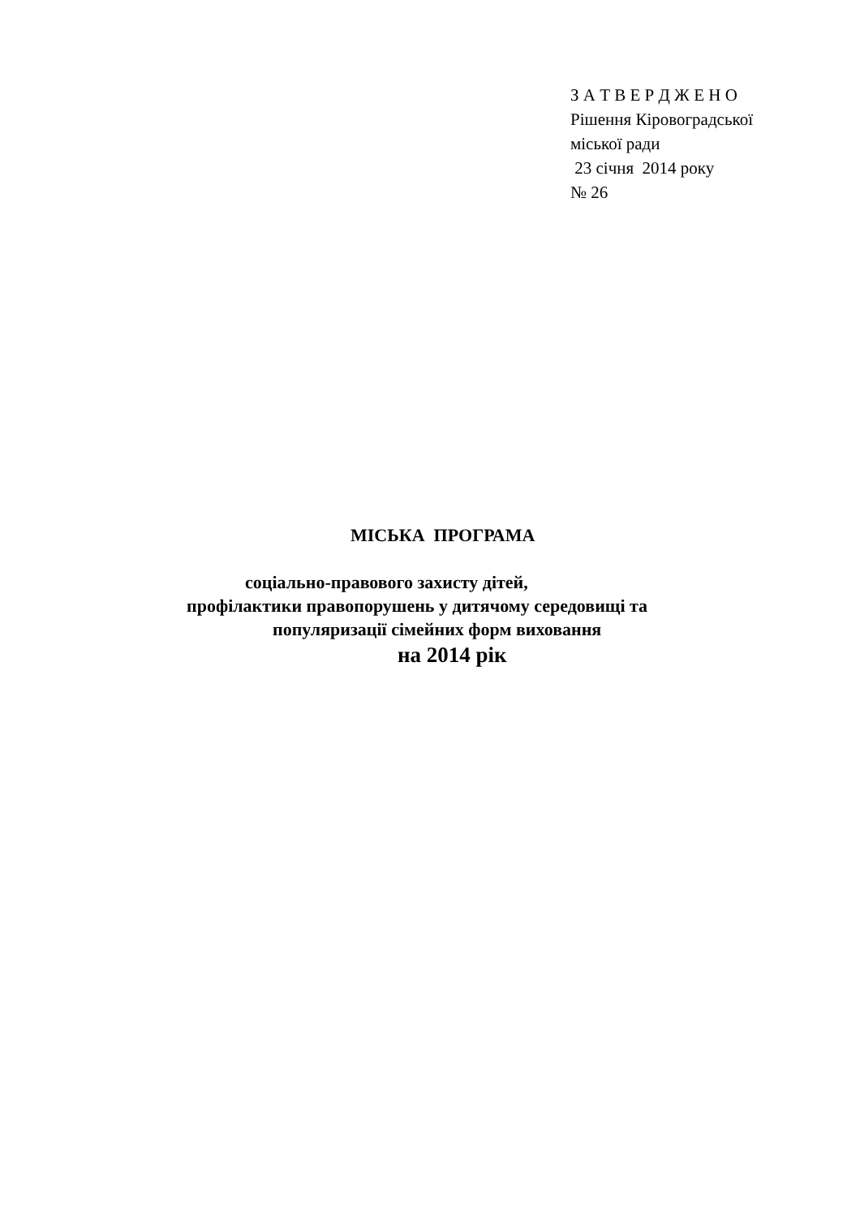З А Т В Е Р Д Ж Е Н О
Рішення Кіровоградської
міської ради
23 січня 2014 року
№ 26
МІСЬКА ПРОГРАМА
соціально-правового захисту дітей,
профілактики правопорушень у дитячому середовищі та
популяризації сімейних форм виховання
на 2014 рік